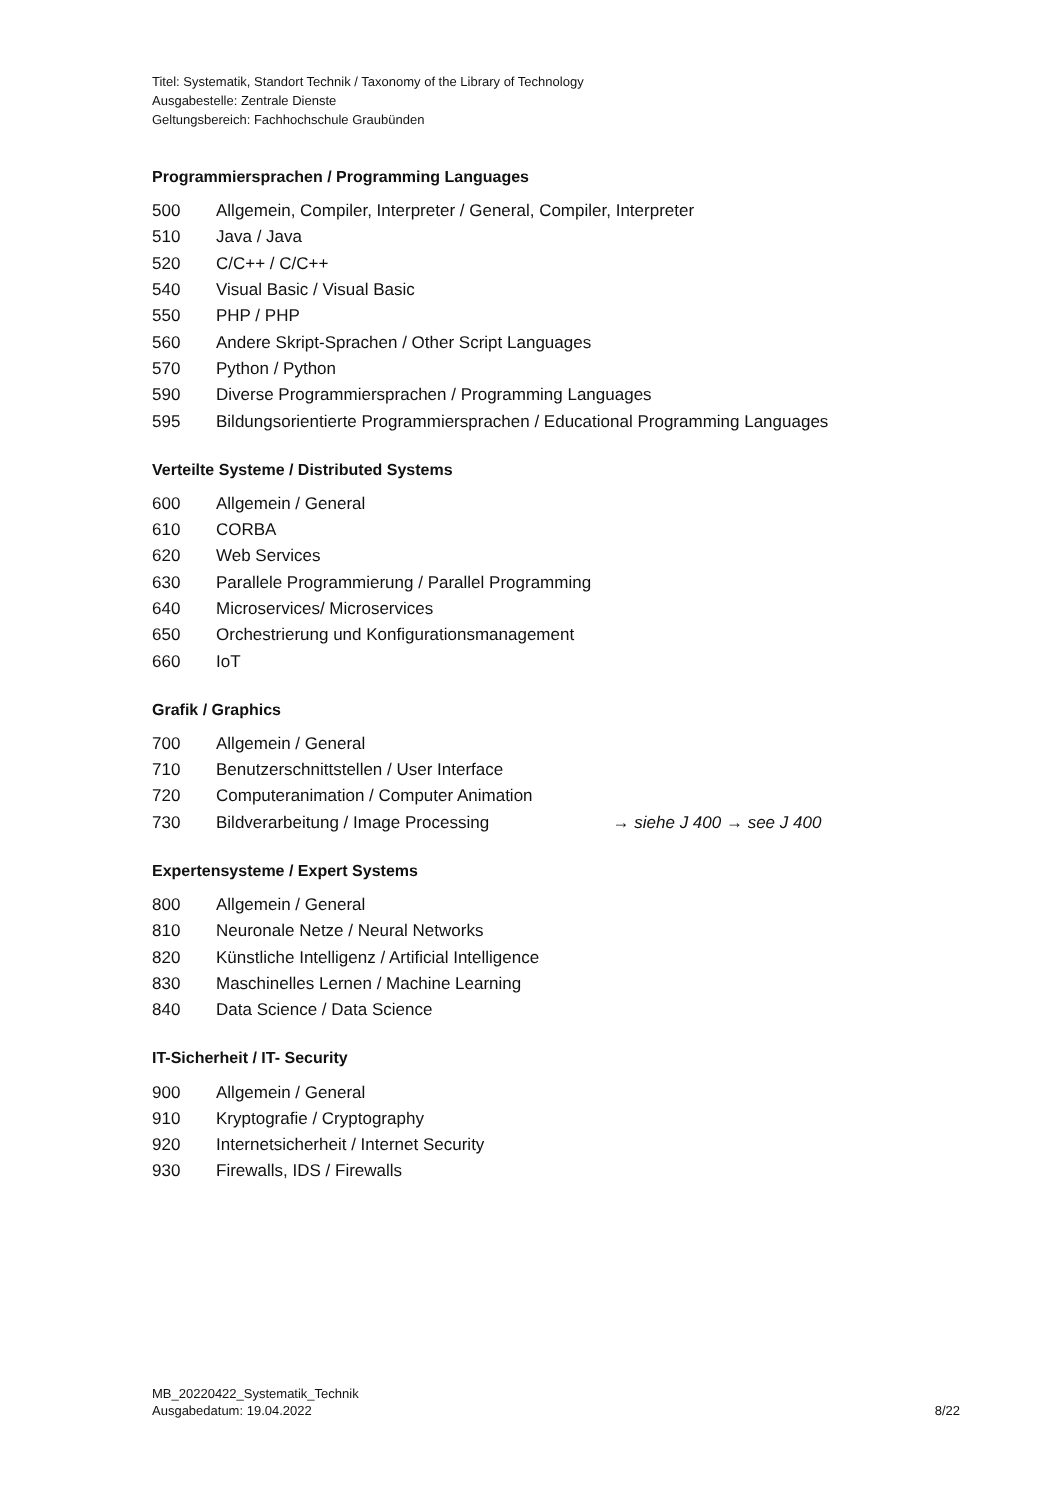Titel: Systematik, Standort Technik / Taxonomy of the Library of Technology
Ausgabestelle: Zentrale Dienste
Geltungsbereich: Fachhochschule Graubünden
Programmiersprachen / Programming Languages
| 500 | Allgemein, Compiler, Interpreter / General, Compiler, Interpreter |
| 510 | Java / Java |
| 520 | C/C++ / C/C++ |
| 540 | Visual Basic / Visual Basic |
| 550 | PHP / PHP |
| 560 | Andere Skript-Sprachen / Other Script Languages |
| 570 | Python / Python |
| 590 | Diverse Programmiersprachen / Programming Languages |
| 595 | Bildungsorientierte Programmiersprachen / Educational Programming Languages |
Verteilte Systeme / Distributed Systems
| 600 | Allgemein / General |
| 610 | CORBA |
| 620 | Web Services |
| 630 | Parallele Programmierung / Parallel Programming |
| 640 | Microservices/ Microservices |
| 650 | Orchestrierung und Konfigurationsmanagement |
| 660 | IoT |
Grafik / Graphics
| 700 | Allgemein / General | |
| 710 | Benutzerschnittstellen / User Interface | |
| 720 | Computeranimation / Computer Animation | |
| 730 | Bildverarbeitung / Image Processing | → siehe J 400 → see J 400 |
Expertensysteme / Expert Systems
| 800 | Allgemein / General |
| 810 | Neuronale Netze / Neural Networks |
| 820 | Künstliche Intelligenz / Artificial Intelligence |
| 830 | Maschinelles Lernen / Machine Learning |
| 840 | Data Science / Data Science |
IT-Sicherheit / IT- Security
| 900 | Allgemein / General |
| 910 | Kryptografie / Cryptography |
| 920 | Internetsicherheit / Internet Security |
| 930 | Firewalls, IDS / Firewalls |
MB_20220422_Systematik_Technik
Ausgabedatum: 19.04.2022
8/22